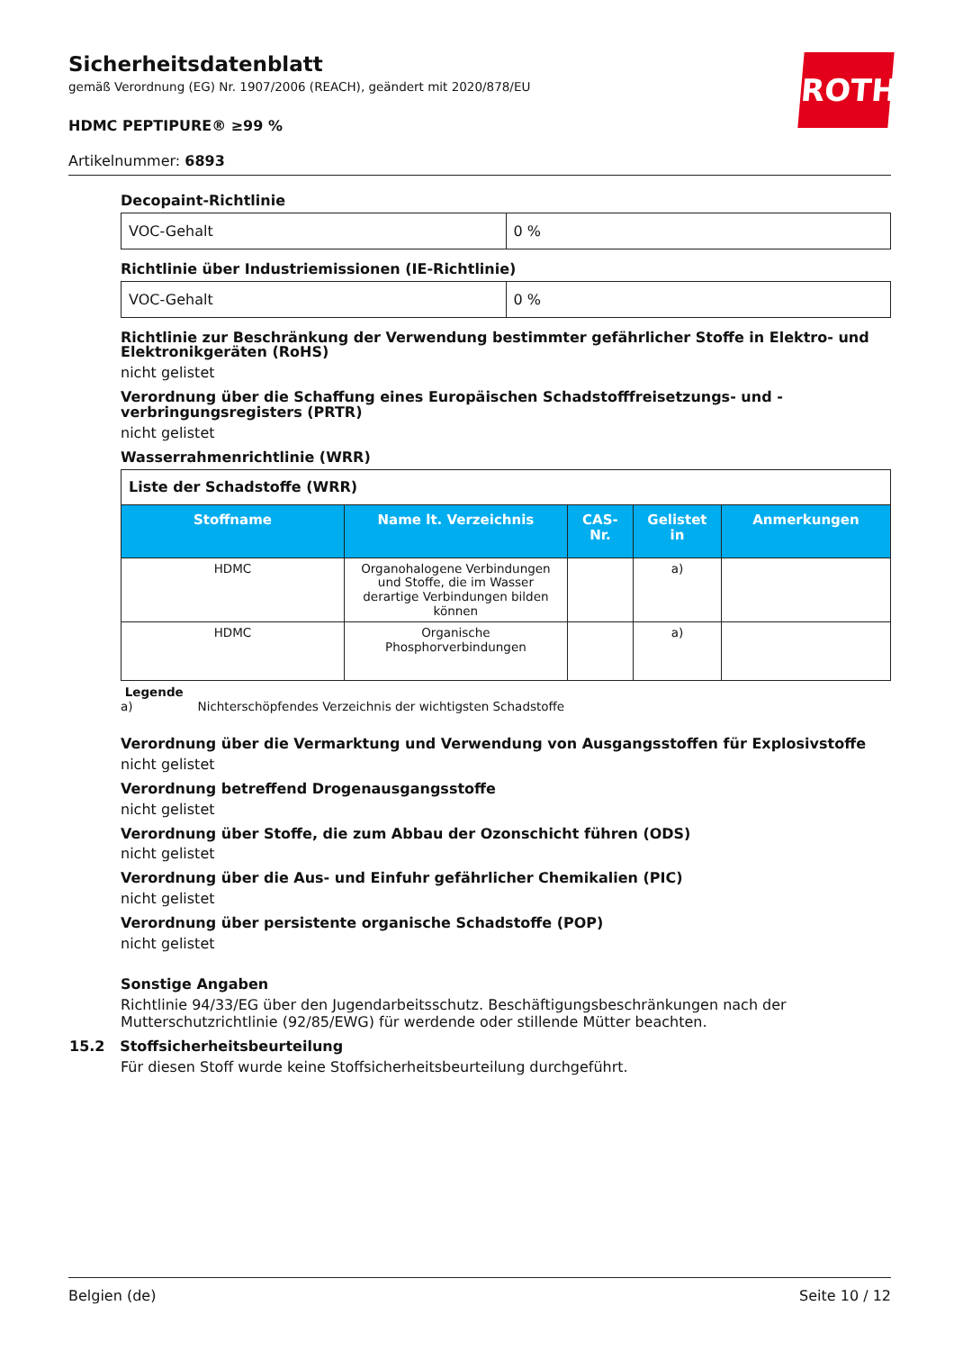Sicherheitsdatenblatt
gemäß Verordnung (EG) Nr. 1907/2006 (REACH), geändert mit 2020/878/EU
HDMC PEPTIPURE® ≥99 %
Artikelnummer: 6893
ROTH
Decopaint-Richtlinie
| VOC-Gehalt | 0 % |
Richtlinie über Industriemissionen (IE-Richtlinie)
| VOC-Gehalt | 0 % |
Richtlinie zur Beschränkung der Verwendung bestimmter gefährlicher Stoffe in Elektro- und Elektronikgeräten (RoHS)
nicht gelistet
Verordnung über die Schaffung eines Europäischen Schadstofffreisetzungs- und -verbringungsregisters (PRTR)
nicht gelistet
Wasserrahmenrichtlinie (WRR)
| Liste der Schadstoffe (WRR) | | | | |
| Stoffname | Name lt. Verzeichnis | CAS-Nr. | Gelistet in | Anmerkungen |
| HDMC | Organohalogene Verbindungen und Stoffe, die im Wasser derartige Verbindungen bilden können | | a) | |
| HDMC | Organische Phosphorverbindungen | | a) | |
Legende
a) Nichterschöpfendes Verzeichnis der wichtigsten Schadstoffe
Verordnung über die Vermarktung und Verwendung von Ausgangsstoffen für Explosivstoffe
nicht gelistet
Verordnung betreffend Drogenausgangsstoffe
nicht gelistet
Verordnung über Stoffe, die zum Abbau der Ozonschicht führen (ODS)
nicht gelistet
Verordnung über die Aus- und Einfuhr gefährlicher Chemikalien (PIC)
nicht gelistet
Verordnung über persistente organische Schadstoffe (POP)
nicht gelistet
Sonstige Angaben
Richtlinie 94/33/EG über den Jugendarbeitsschutz. Beschäftigungsbeschränkungen nach der Mutterschutzrichtlinie (92/85/EWG) für werdende oder stillende Mütter beachten.
15.2 Stoffsicherheitsbeurteilung
Für diesen Stoff wurde keine Stoffsicherheitsbeurteilung durchgeführt.
Belgien (de) Seite 10 / 12